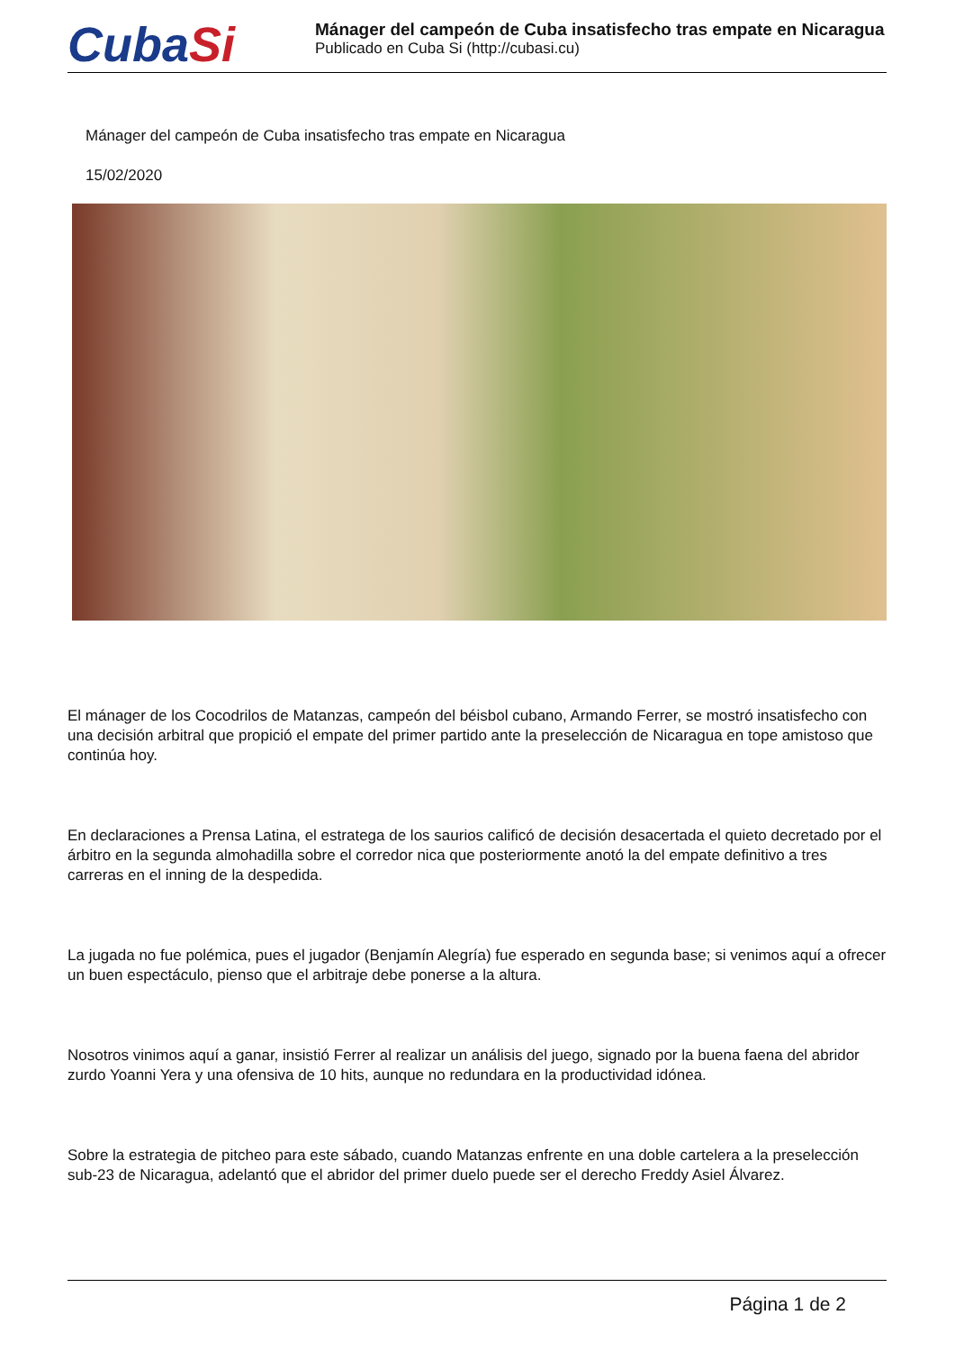CubaSi
Mánager del campeón de Cuba insatisfecho tras empate en Nicaragua
Publicado en Cuba Si (http://cubasi.cu)
Mánager del campeón de Cuba insatisfecho tras empate en Nicaragua
15/02/2020
El mánager de los Cocodrilos de Matanzas, campeón del béisbol cubano, Armando Ferrer, se mostró insatisfecho con una decisión arbitral que propició el empate del primer partido ante la preselección de Nicaragua en tope amistoso que continúa hoy.
En declaraciones a Prensa Latina, el estratega de los saurios calificó de decisión desacertada el quieto decretado por el árbitro en la segunda almohadilla sobre el corredor nica que posteriormente anotó la del empate definitivo a tres carreras en el inning de la despedida.
La jugada no fue polémica, pues el jugador (Benjamín Alegría) fue esperado en segunda base; si venimos aquí a ofrecer un buen espectáculo, pienso que el arbitraje debe ponerse a la altura.
Nosotros vinimos aquí a ganar, insistió Ferrer al realizar un análisis del juego, signado por la buena faena del abridor zurdo Yoanni Yera y una ofensiva de 10 hits, aunque no redundara en la productividad idónea.
Sobre la estrategia de pitcheo para este sábado, cuando Matanzas enfrente en una doble cartelera a la preselección sub-23 de Nicaragua, adelantó que el abridor del primer duelo puede ser el derecho Freddy Asiel Álvarez.
Página 1 de 2